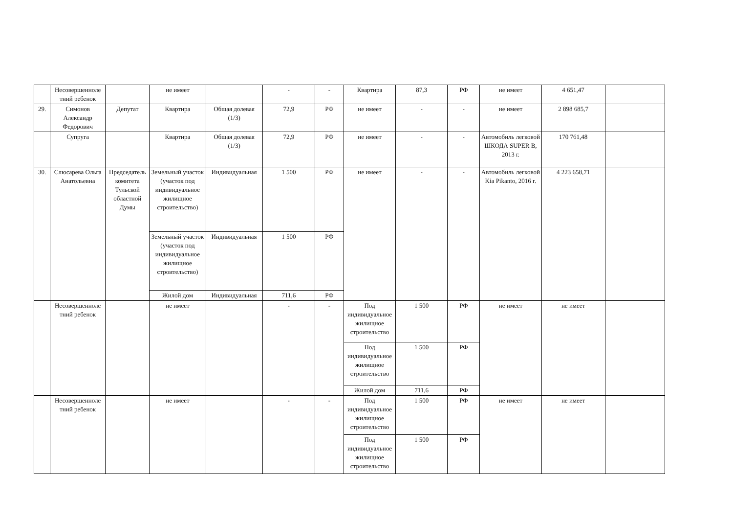| | Несовершенноле тний ребенок | | не имеет | | - | - | Квартира | 87,3 | РФ | не имеет | 4 651,47 | |
| 29. | Симонов Александр Федорович | Депутат | Квартира | Общая долевая (1/3) | 72,9 | РФ | не имеет | - | - | не имеет | 2 898 685,7 | |
| | Супруга | | Квартира | Общая долевая (1/3) | 72,9 | РФ | не имеет | - | - | Автомобиль легковой ШКОДА SUPER B, 2013 г. | 170 761,48 | |
| 30. | Слюсарева Ольга Анатольевна | Председатель комитета Тульской областной Думы | Земельный участок (участок под индивидуальное жилищное строительство) | Индивидуальная | 1 500 | РФ | не имеет | - | - | Автомобиль легковой Kia Pikanto, 2016 г. | 4 223 658,71 | |
| | | | Земельный участок (участок под индивидуальное жилищное строительство) | Индивидуальная | 1 500 | РФ | | | | | | |
| | | | Жилой дом | Индивидуальная | 711,6 | РФ | | | | | | |
| | Несовершенноле тний ребенок | | не имеет | | - | - | Под индивидуальное жилищное строительство | 1 500 | РФ | не имеет | не имеет | |
| | | | | | | | Под индивидуальное жилищное строительство | 1 500 | РФ | | | |
| | | | | | | | Жилой дом | 711,6 | РФ | | | |
| | Несовершенноле тний ребенок | | не имеет | | - | - | Под индивидуальное жилищное строительство | 1 500 | РФ | не имеет | не имеет | |
| | | | | | | | Под индивидуальное жилищное строительство | 1 500 | РФ | | | |